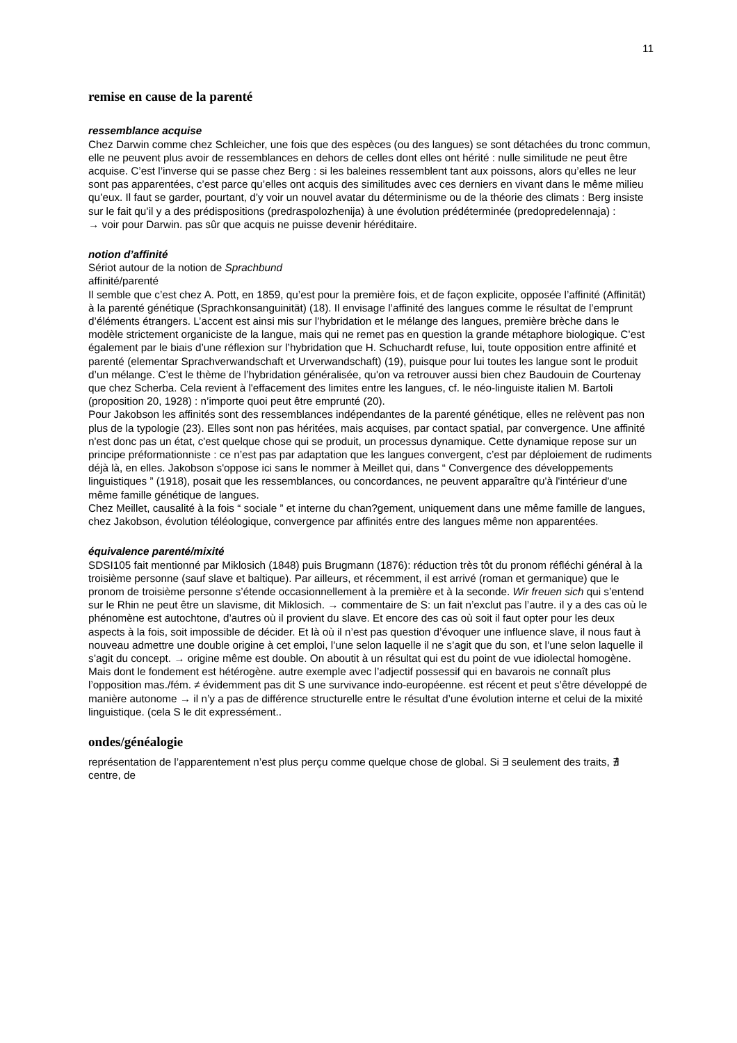11
remise en cause de la parenté
ressemblance acquise
Chez Darwin comme chez Schleicher, une fois que des espèces (ou des langues) se sont détachées du tronc commun, elle ne peuvent plus avoir de ressemblances en dehors de celles dont elles ont hérité : nulle similitude ne peut être acquise. C’est l’inverse qui se passe chez Berg : si les baleines ressemblent tant aux poissons, alors qu’elles ne leur sont pas apparentées, c’est parce qu’elles ont acquis des similitudes avec ces derniers en vivant dans le même milieu qu’eux. Il faut se garder, pourtant, d’y voir un nouvel avatar du déterminisme ou de la théorie des climats : Berg insiste sur le fait qu’il y a des prédispositions (predraspolozhenija) à une évolution prédéterminée (predopredelennaja) :
→ voir pour Darwin. pas sûr que acquis ne puisse devenir héréditaire.
notion d’affinité
Sériot autour de la notion de Sprachbund
affinité/parenté
Il semble que c’est chez A. Pott, en 1859, qu’est pour la première fois, et de façon explicite, opposée l’affinité (Affinität) à la parenté génétique (Sprachkonsanguinität) (18). Il envisage l’affinité des langues comme le résultat de l’emprunt d’éléments étrangers. L’accent est ainsi mis sur l’hybridation et le mélange des langues, première brèche dans le modèle strictement organiciste de la langue, mais qui ne remet pas en question la grande métaphore biologique. C’est également par le biais d’une réflexion sur l’hybridation que H. Schuchardt refuse, lui, toute opposition entre affinité et parenté (elementar Sprachverwandschaft et Urverwandschaft) (19), puisque pour lui toutes les langue sont le produit d’un mélange. C’est le thème de l’hybridation généralisée, qu'on va retrouver aussi bien chez Baudouin de Courtenay que chez Scherba. Cela revient à l'effacement des limites entre les langues, cf. le néo-linguiste italien M. Bartoli (proposition 20, 1928) : n’importe quoi peut être emprunté (20).
Pour Jakobson les affinités sont des ressemblances indépendantes de la parenté génétique, elles ne relèvent pas non plus de la typologie (23). Elles sont non pas héritées, mais acquises, par contact spatial, par convergence. Une affinité n'est donc pas un état, c'est quelque chose qui se produit, un processus dynamique. Cette dynamique repose sur un principe préformationniste : ce n’est pas par adaptation que les langues convergent, c’est par déploiement de rudiments déjà là, en elles. Jakobson s'oppose ici sans le nommer à Meillet qui, dans “ Convergence des développements linguistiques ” (1918), posait que les ressemblances, ou concordances, ne peuvent apparaître qu'à l'intérieur d'une même famille génétique de langues.
Chez Meillet, causalité à la fois “ sociale ” et interne du chan?gement, uniquement dans une même famille de langues, chez Jakobson, évolution téléologique, convergence par affinités entre des langues même non apparentées.
équivalence parenté/mixité
SDSI105 fait mentionné par Miklosich (1848) puis Brugmann (1876): réduction très tôt du pronom réfléchi général à la troisième personne (sauf slave et baltique). Par ailleurs, et récemment, il est arrivé (roman et germanique) que le pronom de troisième personne s’étende occasionnellement à la première et à la seconde. Wir freuen sich qui s’entend sur le Rhin ne peut être un slavisme, dit Miklosich. → commentaire de S: un fait n’exclut pas l’autre. il y a des cas où le phénomène est autochtone, d’autres où il provient du slave. Et encore des cas où soit il faut opter pour les deux aspects à la fois, soit impossible de décider. Et là où il n’est pas question d’évoquer une influence slave, il nous faut à nouveau admettre une double origine à cet emploi, l’une selon laquelle il ne s’agit que du son, et l’une selon laquelle il s’agit du concept. → origine même est double. On aboutit à un résultat qui est du point de vue idiolectal homogène. Mais dont le fondement est hétérogène. autre exemple avec l’adjectif possessif qui en bavarois ne connaît plus l’opposition mas./fém. ≠ évidemment pas dit S une survivance indo-européenne. est récent et peut s’être développé de manière autonome → il n’y a pas de différence structurelle entre le résultat d’une évolution interne et celui de la mixité linguistique. (cela S le dit expressément..
ondes/généalogie
représentation de l’apparentement n’est plus perçu comme quelque chose de global. Si ∃ seulement des traits, ∄ centre, de